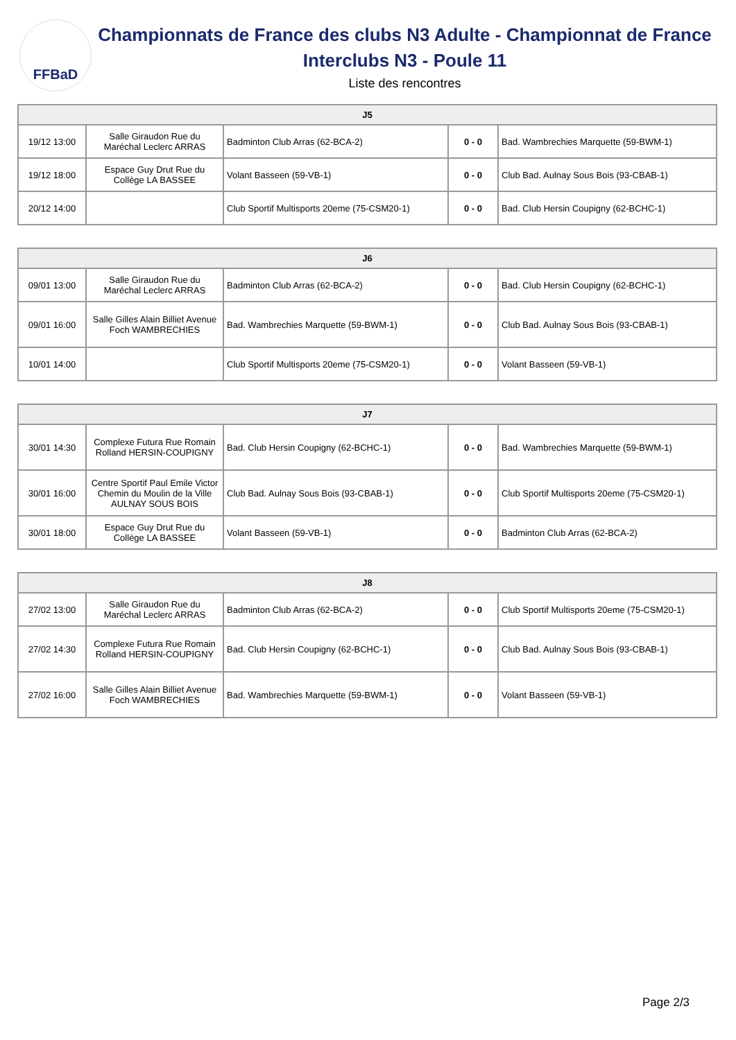FFBaD
Championnats de France des clubs N3 Adulte - Championnat de France Interclubs N3 - Poule 11
Liste des rencontres
| J5 | | | | |
| --- | --- | --- | --- | --- |
| 19/12 13:00 | Salle Giraudon Rue du Maréchal Leclerc ARRAS | Badminton Club Arras (62-BCA-2) | 0 - 0 | Bad. Wambrechies Marquette (59-BWM-1) |
| 19/12 18:00 | Espace Guy Drut Rue du Collège LA BASSEE | Volant Basseen (59-VB-1) | 0 - 0 | Club Bad. Aulnay Sous Bois (93-CBAB-1) |
| 20/12 14:00 | | Club Sportif Multisports 20eme (75-CSM20-1) | 0 - 0 | Bad. Club Hersin Coupigny (62-BCHC-1) |
| J6 | | | | |
| --- | --- | --- | --- | --- |
| 09/01 13:00 | Salle Giraudon Rue du Maréchal Leclerc ARRAS | Badminton Club Arras (62-BCA-2) | 0 - 0 | Bad. Club Hersin Coupigny (62-BCHC-1) |
| 09/01 16:00 | Salle Gilles Alain Billiet Avenue Foch WAMBRECHIES | Bad. Wambrechies Marquette (59-BWM-1) | 0 - 0 | Club Bad. Aulnay Sous Bois (93-CBAB-1) |
| 10/01 14:00 | | Club Sportif Multisports 20eme (75-CSM20-1) | 0 - 0 | Volant Basseen (59-VB-1) |
| J7 | | | | |
| --- | --- | --- | --- | --- |
| 30/01 14:30 | Complexe Futura Rue Romain Rolland HERSIN-COUPIGNY | Bad. Club Hersin Coupigny (62-BCHC-1) | 0 - 0 | Bad. Wambrechies Marquette (59-BWM-1) |
| 30/01 16:00 | Centre Sportif Paul Emile Victor Chemin du Moulin de la Ville AULNAY SOUS BOIS | Club Bad. Aulnay Sous Bois (93-CBAB-1) | 0 - 0 | Club Sportif Multisports 20eme (75-CSM20-1) |
| 30/01 18:00 | Espace Guy Drut Rue du Collège LA BASSEE | Volant Basseen (59-VB-1) | 0 - 0 | Badminton Club Arras (62-BCA-2) |
| J8 | | | | |
| --- | --- | --- | --- | --- |
| 27/02 13:00 | Salle Giraudon Rue du Maréchal Leclerc ARRAS | Badminton Club Arras (62-BCA-2) | 0 - 0 | Club Sportif Multisports 20eme (75-CSM20-1) |
| 27/02 14:30 | Complexe Futura Rue Romain Rolland HERSIN-COUPIGNY | Bad. Club Hersin Coupigny (62-BCHC-1) | 0 - 0 | Club Bad. Aulnay Sous Bois (93-CBAB-1) |
| 27/02 16:00 | Salle Gilles Alain Billiet Avenue Foch WAMBRECHIES | Bad. Wambrechies Marquette (59-BWM-1) | 0 - 0 | Volant Basseen (59-VB-1) |
Page 2/3